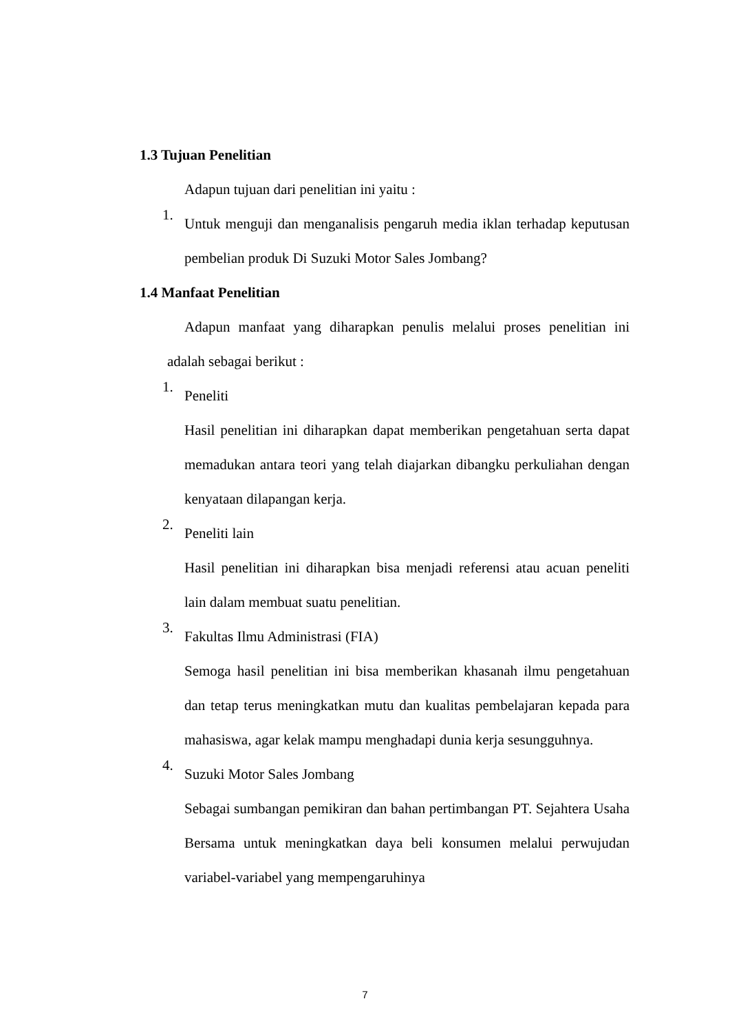1.3 Tujuan Penelitian
Adapun tujuan dari penelitian ini yaitu :
1.
Untuk menguji dan menganalisis pengaruh media iklan terhadap keputusan pembelian produk Di Suzuki Motor Sales Jombang?
1.4 Manfaat Penelitian
Adapun manfaat yang diharapkan penulis melalui proses penelitian ini adalah sebagai berikut :
1.
Peneliti
Hasil penelitian ini diharapkan dapat memberikan pengetahuan serta dapat memadukan antara teori yang telah diajarkan dibangku perkuliahan dengan kenyataan dilapangan kerja.
2.
Peneliti lain
Hasil penelitian ini diharapkan bisa menjadi referensi atau acuan peneliti lain dalam membuat suatu penelitian.
3.
Fakultas Ilmu Administrasi (FIA)
Semoga hasil penelitian ini bisa memberikan khasanah ilmu pengetahuan dan tetap terus meningkatkan mutu dan kualitas pembelajaran kepada para mahasiswa, agar kelak mampu menghadapi dunia kerja sesungguhnya.
4.
Suzuki Motor Sales Jombang
Sebagai sumbangan pemikiran dan bahan pertimbangan PT. Sejahtera Usaha Bersama untuk meningkatkan daya beli konsumen melalui perwujudan variabel-variabel yang mempengaruhinya
7